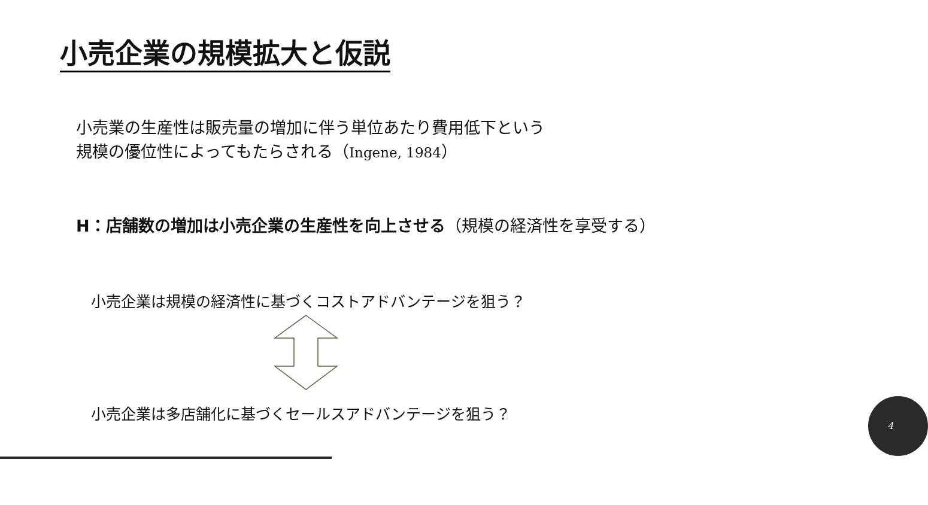小売企業の規模拡大と仮説
小売業の生産性は販売量の増加に伴う単位あたり費用低下という
規模の優位性によってもたらされる（Ingene, 1984）
H：店舗数の増加は小売企業の生産性を向上させる（規模の経済性を享受する）
小売企業は規模の経済性に基づくコストアドバンテージを狙う？
小売企業は多店舗化に基づくセールスアドバンテージを狙う？
4